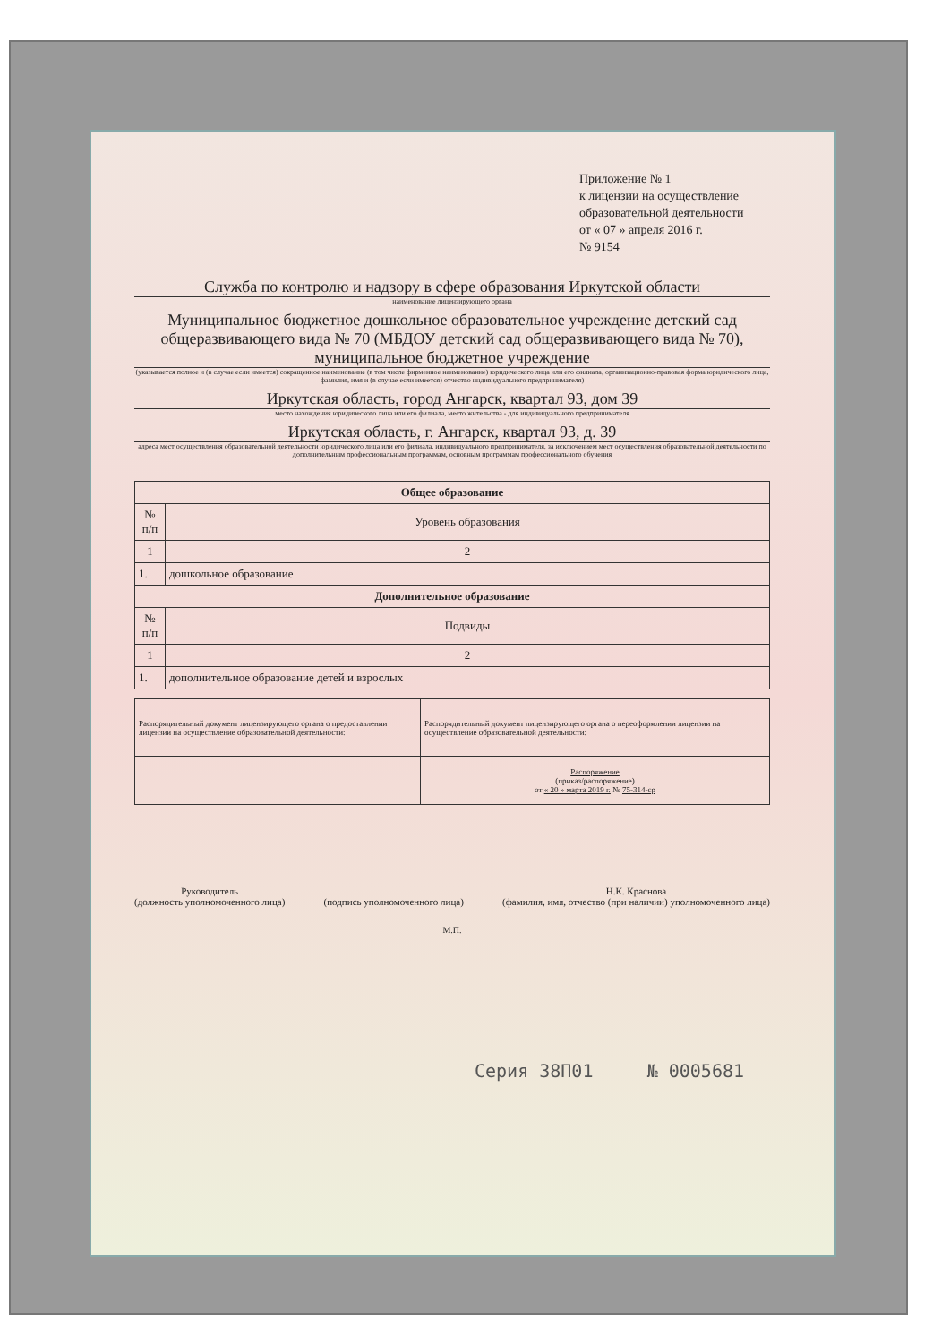Приложение № 1
к лицензии на осуществление
образовательной деятельности
от « 07 » апреля 2016 г.
№ 9154
Служба по контролю и надзору в сфере образования Иркутской области
наименование лицензирующего органа
Муниципальное бюджетное дошкольное образовательное учреждение детский сад общеразвивающего вида № 70 (МБДОУ детский сад общеразвивающего вида № 70), муниципальное бюджетное учреждение
(указывается полное и (в случае если имеется) сокращенное наименование (в том числе фирменное наименование) юридического лица или его филиала, организационно-правовая форма юридического лица, фамилия, имя и (в случае если имеется) отчество индивидуального предпринимателя)
Иркутская область, город Ангарск, квартал 93, дом 39
место нахождения юридического лица или его филиала, место жительства - для индивидуального предпринимателя
Иркутская область, г. Ангарск, квартал 93, д. 39
адреса мест осуществления образовательной деятельности юридического лица или его филиала, индивидуального предпринимателя, за исключением мест осуществления образовательной деятельности по дополнительным профессиональным программам, основным программам профессионального обучения
| Общее образование | |
| --- | --- |
| № п/п | Уровень образования |
| 1 | 2 |
| 1. | дошкольное образование |
| Дополнительное образование | |
| № п/п | Подвиды |
| 1 | 2 |
| 1. | дополнительное образование детей и взрослых |
| Распорядительный документ лицензирующего органа о предоставлении лицензии на осуществление образовательной деятельности: | Распорядительный документ лицензирующего органа о переоформлении лицензии на осуществление образовательной деятельности: |
| | Распоряжение (приказ/распоряжение) от « 20 » марта 2019 г. № 75-314-ср |
Руководитель
(должность уполномоченного лица)
(подпись уполномоченного лица) Н.К. Краснова
(фамилия, имя, отчество (при наличии) уполномоченного лица)
М.П.
Серия 38П01 № 0005681